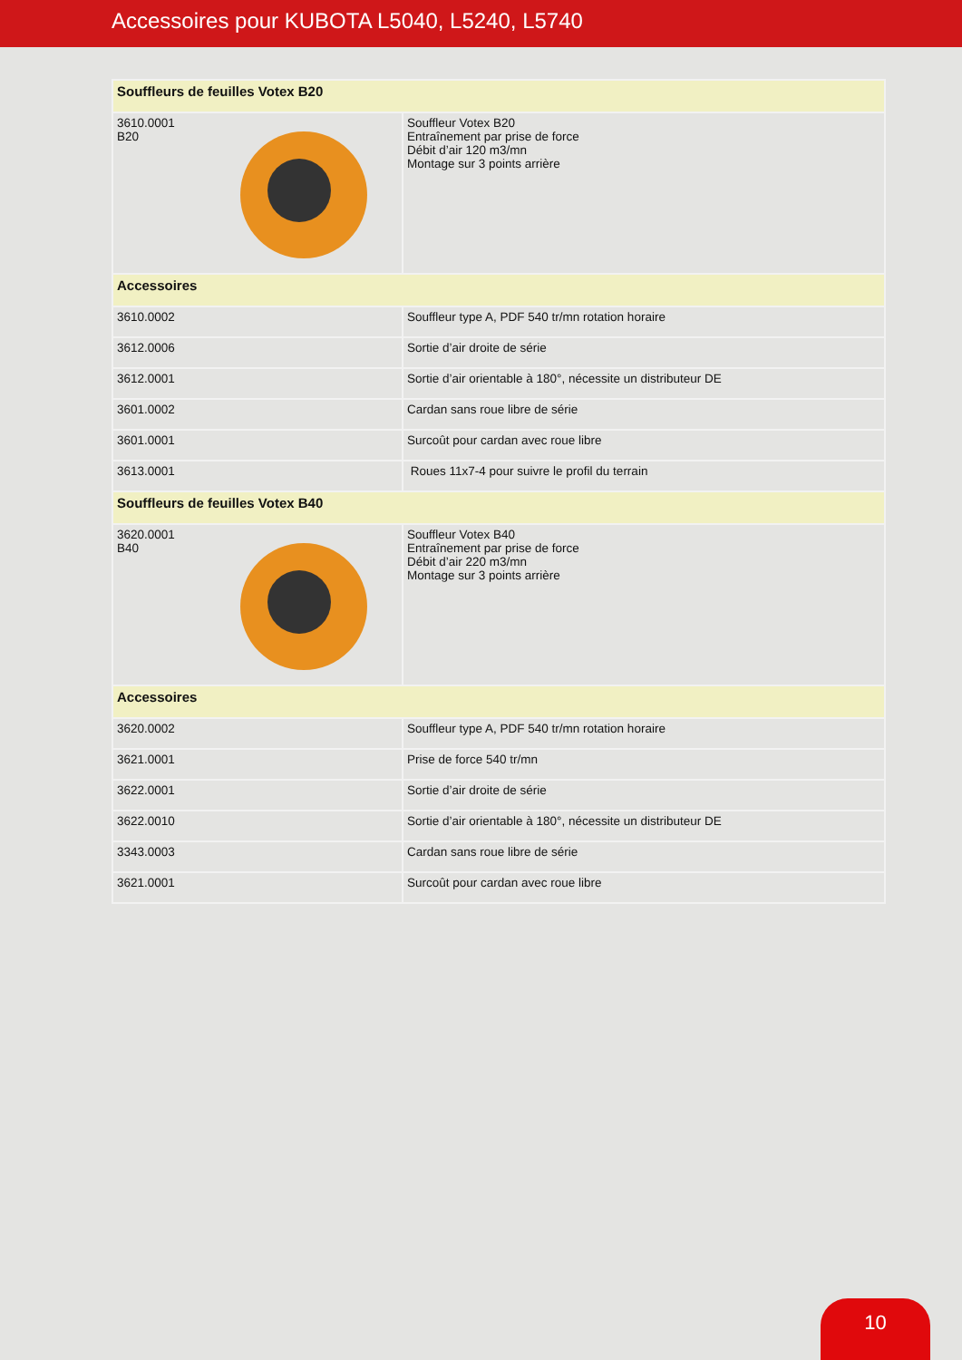Accessoires pour KUBOTA L5040, L5240, L5740
| Souffleurs de feuilles Votex B20 | |
| --- | --- |
| 3610.0001 B20 | Souffleur Votex B20 Entraînement par prise de force Débit d’air 120 m3/mn Montage sur 3 points arrière |
| Accessoires | |
| 3610.0002 | Souffleur type A, PDF 540 tr/mn rotation horaire |
| 3612.0006 | Sortie d’air droite de série |
| 3612.0001 | Sortie d’air orientable à 180°, nécessite un distributeur DE |
| 3601.0002 | Cardan sans roue libre de série |
| 3601.0001 | Surcoût pour cardan avec roue libre |
| 3613.0001 | Roues 11x7-4 pour suivre le profil du terrain |
| Souffleurs de feuilles Votex B40 | |
| 3620.0001 B40 | Souffleur Votex B40 Entraînement par prise de force Débit d’air 220 m3/mn Montage sur 3 points arrière |
| Accessoires | |
| 3620.0002 | Souffleur type A, PDF 540 tr/mn rotation horaire |
| 3621.0001 | Prise de force 540 tr/mn |
| 3622.0001 | Sortie d’air droite de série |
| 3622.0010 | Sortie d’air orientable à 180°, nécessite un distributeur DE |
| 3343.0003 | Cardan sans roue libre de série |
| 3621.0001 | Surcoût pour cardan avec roue libre |
10